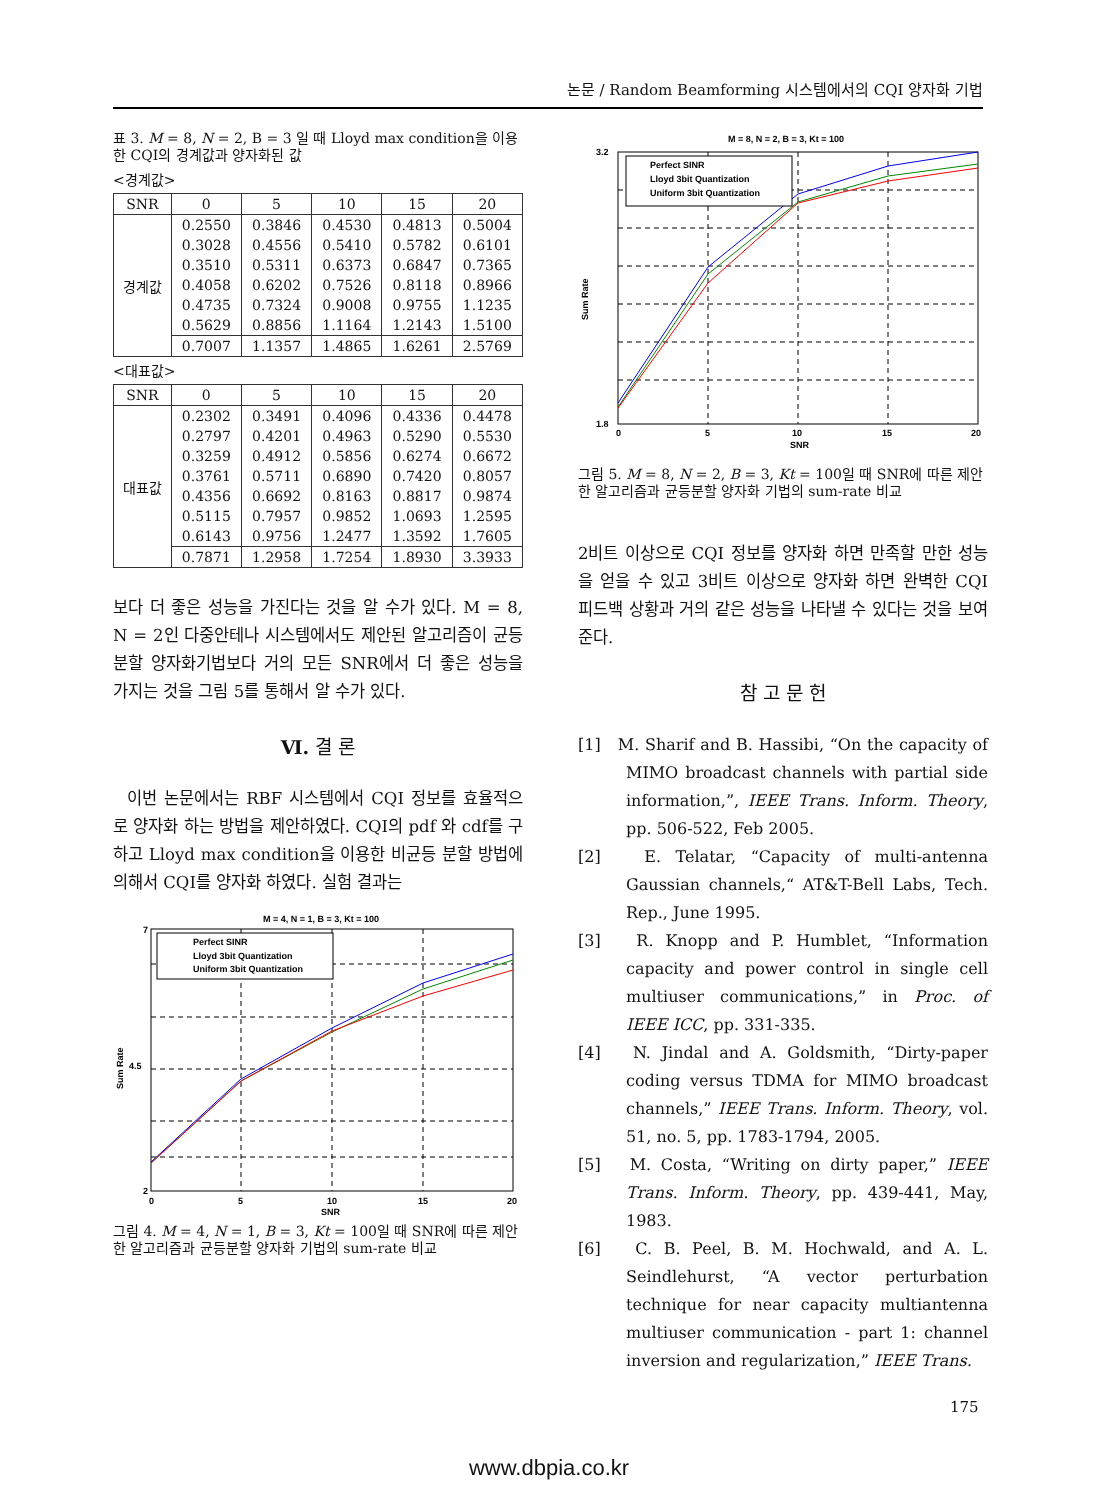논문 / Random Beamforming 시스템에서의 CQI 양자화 기법
표 3. M = 8, N = 2, B = 3 일 때 Lloyd max condition을 이용한 CQI의 경계값과 양자화된 값
<경계값>
| SNR | 0 | 5 | 10 | 15 | 20 |
| --- | --- | --- | --- | --- | --- |
| 경계값 | 0.2550 | 0.3846 | 0.4530 | 0.4813 | 0.5004 |
| | 0.3028 | 0.4556 | 0.5410 | 0.5782 | 0.6101 |
| | 0.3510 | 0.5311 | 0.6373 | 0.6847 | 0.7365 |
| | 0.4058 | 0.6202 | 0.7526 | 0.8118 | 0.8966 |
| | 0.4735 | 0.7324 | 0.9008 | 0.9755 | 1.1235 |
| | 0.5629 | 0.8856 | 1.1164 | 1.2143 | 1.5100 |
| | 0.7007 | 1.1357 | 1.4865 | 1.6261 | 2.5769 |
<대표값>
| SNR | 0 | 5 | 10 | 15 | 20 |
| --- | --- | --- | --- | --- | --- |
| 대표값 | 0.2302 | 0.3491 | 0.4096 | 0.4336 | 0.4478 |
| | 0.2797 | 0.4201 | 0.4963 | 0.5290 | 0.5530 |
| | 0.3259 | 0.4912 | 0.5856 | 0.6274 | 0.6672 |
| | 0.3761 | 0.5711 | 0.6890 | 0.7420 | 0.8057 |
| | 0.4356 | 0.6692 | 0.8163 | 0.8817 | 0.9874 |
| | 0.5115 | 0.7957 | 0.9852 | 1.0693 | 1.2595 |
| | 0.6143 | 0.9756 | 1.2477 | 1.3592 | 1.7605 |
| | 0.7871 | 1.2958 | 1.7254 | 1.8930 | 3.3933 |
보다 더 좋은 성능을 가진다는 것을 알 수가 있다. M = 8, N = 2인 다중안테나 시스템에서도 제안된 알고리즘이 균등분할 양자화기법보다 거의 모든 SNR에서 더 좋은 성능을 가지는 것을 그림 5를 통해서 알 수가 있다.
Ⅵ. 결 론
이번 논문에서는 RBF 시스템에서 CQI 정보를 효율적으로 양자화 하는 방법을 제안하였다. CQI의 pdf 와 cdf를 구하고 Lloyd max condition을 이용한 비균등 분할 방법에 의해서 CQI를 양자화 하였다. 실험 결과는
M = 4, N = 1, B = 3, Kt = 100
Perfect SINR
Lloyd 3bit Quantization
Uniform 3bit Quantization
7
2
4.5
0
5
10
15
20
SNR
Sum Rate
그림 4. M = 4, N = 1, B = 3, Kt = 100일 때 SNR에 따른 제안한 알고리즘과 균등분할 양자화 기법의 sum-rate 비교
M = 8, N = 2, B = 3, Kt = 100
Perfect SINR
Lloyd 3bit Quantization
Uniform 3bit Quantization
3.2
1.8
0
5
10
15
20
SNR
Sum Rate
그림 5. M = 8, N = 2, B = 3, Kt = 100일 때 SNR에 따른 제안한 알고리즘과 균등분할 양자화 기법의 sum-rate 비교
2비트 이상으로 CQI 정보를 양자화 하면 만족할 만한 성능을 얻을 수 있고 3비트 이상으로 양자화 하면 완벽한 CQI 피드백 상황과 거의 같은 성능을 나타낼 수 있다는 것을 보여준다.
참 고 문 헌
[1] M. Sharif and B. Hassibi, “On the capacity of MIMO broadcast channels with partial side information,”, IEEE Trans. Inform. Theory, pp. 506-522, Feb 2005.
[2] E. Telatar, “Capacity of multi-antenna Gaussian channels,“ AT&T-Bell Labs, Tech. Rep., June 1995.
[3] R. Knopp and P. Humblet, “Information capacity and power control in single cell multiuser communications,” in Proc. of IEEE ICC, pp. 331-335.
[4] N. Jindal and A. Goldsmith, “Dirty-paper coding versus TDMA for MIMO broadcast channels,” IEEE Trans. Inform. Theory, vol. 51, no. 5, pp. 1783-1794, 2005.
[5] M. Costa, “Writing on dirty paper,” IEEE Trans. Inform. Theory, pp. 439-441, May, 1983.
[6] C. B. Peel, B. M. Hochwald, and A. L. Seindlehurst, “A vector perturbation technique for near capacity multiantenna multiuser communication - part 1: channel inversion and regularization,” IEEE Trans.
175
www.dbpia.co.kr